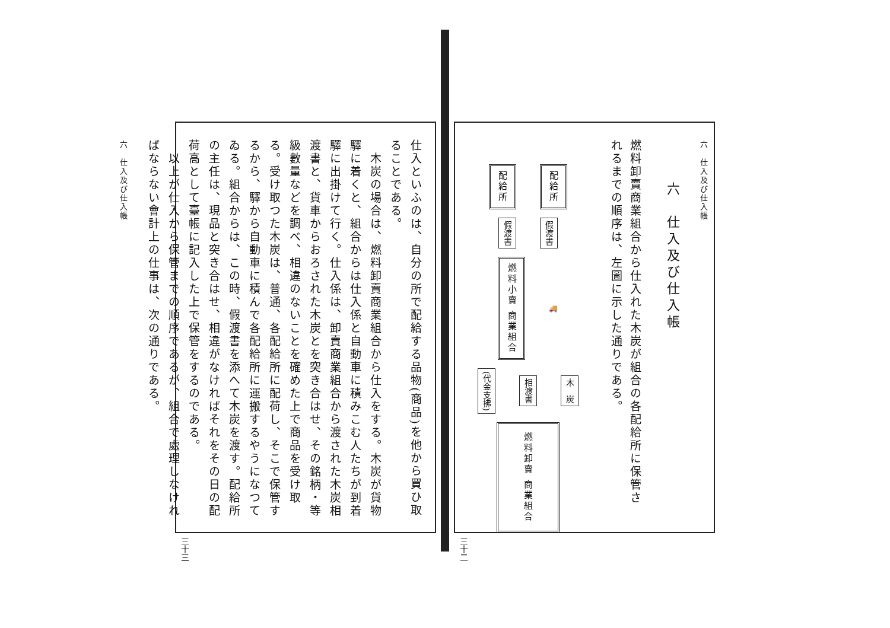六　仕入及び仕入帳
六　仕入及び仕入帳
燃料卸賣商業組合から仕入れた木炭が組合の各配給所に保管されるまでの順序は、左圖に示した通りである。
配給所
配給所
假渡書
假渡書
燃料小賣 商業組合
🚚
(代金支拂)
相渡書
木　炭
燃料卸賣 商業組合
三十二
仕入といふのは、自分の所で配給する品物(商品)を他から買ひ取ることである。
　木炭の場合は、燃料卸賣商業組合から仕入をする。木炭が貨物驛に着くと、組合からは仕入係と自動車に積みこむ人たちが到着驛に出掛けて行く。仕入係は、卸賣商業組合から渡された木炭相渡書と、貨車からおろされた木炭とを突き合はせ、その銘柄・等級數量などを調べ、相違のないことを確めた上で商品を受け取る。受け取つた木炭は、普通、各配給所に配荷し、そこで保管するから、驛から自動車に積んで各配給所に運搬するやうになつてゐる。組合からは、この時、假渡書を添へて木炭を渡す。配給所の主任は、現品と突き合はせ、相違がなければそれをその日の配荷高として臺帳に記入した上で保管をするのである。
　以上が仕入から保管までの順序であるが、組合で處理しなければならない會計上の仕事は、次の通りである。
六　仕入及び仕入帳
三十三